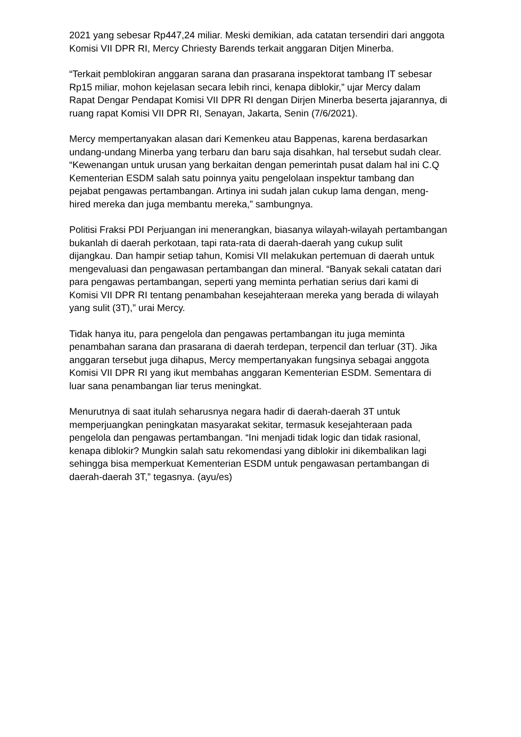2021 yang sebesar Rp447,24 miliar. Meski demikian, ada catatan tersendiri dari anggota Komisi VII DPR RI, Mercy Chriesty Barends terkait anggaran Ditjen Minerba.
“Terkait pemblokiran anggaran sarana dan prasarana inspektorat tambang IT sebesar Rp15 miliar, mohon kejelasan secara lebih rinci, kenapa diblokir,” ujar Mercy dalam Rapat Dengar Pendapat Komisi VII DPR RI dengan Dirjen Minerba beserta jajarannya, di ruang rapat Komisi VII DPR RI, Senayan, Jakarta, Senin (7/6/2021).
Mercy mempertanyakan alasan dari Kemenkeu atau Bappenas, karena berdasarkan undang-undang Minerba yang terbaru dan baru saja disahkan, hal tersebut sudah clear. “Kewenangan untuk urusan yang berkaitan dengan pemerintah pusat dalam hal ini C.Q Kementerian ESDM salah satu poinnya yaitu pengelolaan inspektur tambang dan pejabat pengawas pertambangan. Artinya ini sudah jalan cukup lama dengan, meng-hired mereka dan juga membantu mereka,” sambungnya.
Politisi Fraksi PDI Perjuangan ini menerangkan, biasanya wilayah-wilayah pertambangan bukanlah di daerah perkotaan, tapi rata-rata di daerah-daerah yang cukup sulit dijangkau. Dan hampir setiap tahun, Komisi VII melakukan pertemuan di daerah untuk mengevaluasi dan pengawasan pertambangan dan mineral. “Banyak sekali catatan dari para pengawas pertambangan, seperti yang meminta perhatian serius dari kami di Komisi VII DPR RI tentang penambahan kesejahteraan mereka yang berada di wilayah yang sulit (3T),” urai Mercy.
Tidak hanya itu, para pengelola dan pengawas pertambangan itu juga meminta penambahan sarana dan prasarana di daerah terdepan, terpencil dan terluar (3T). Jika anggaran tersebut juga dihapus, Mercy mempertanyakan fungsinya sebagai anggota Komisi VII DPR RI yang ikut membahas anggaran Kementerian ESDM. Sementara di luar sana penambangan liar terus meningkat.
Menurutnya di saat itulah seharusnya negara hadir di daerah-daerah 3T untuk memperjuangkan peningkatan masyarakat sekitar, termasuk kesejahteraan pada pengelola dan pengawas pertambangan. “Ini menjadi tidak logic dan tidak rasional, kenapa diblokir? Mungkin salah satu rekomendasi yang diblokir ini dikembalikan lagi sehingga bisa memperkuat Kementerian ESDM untuk pengawasan pertambangan di daerah-daerah 3T,” tegasnya. (ayu/es)